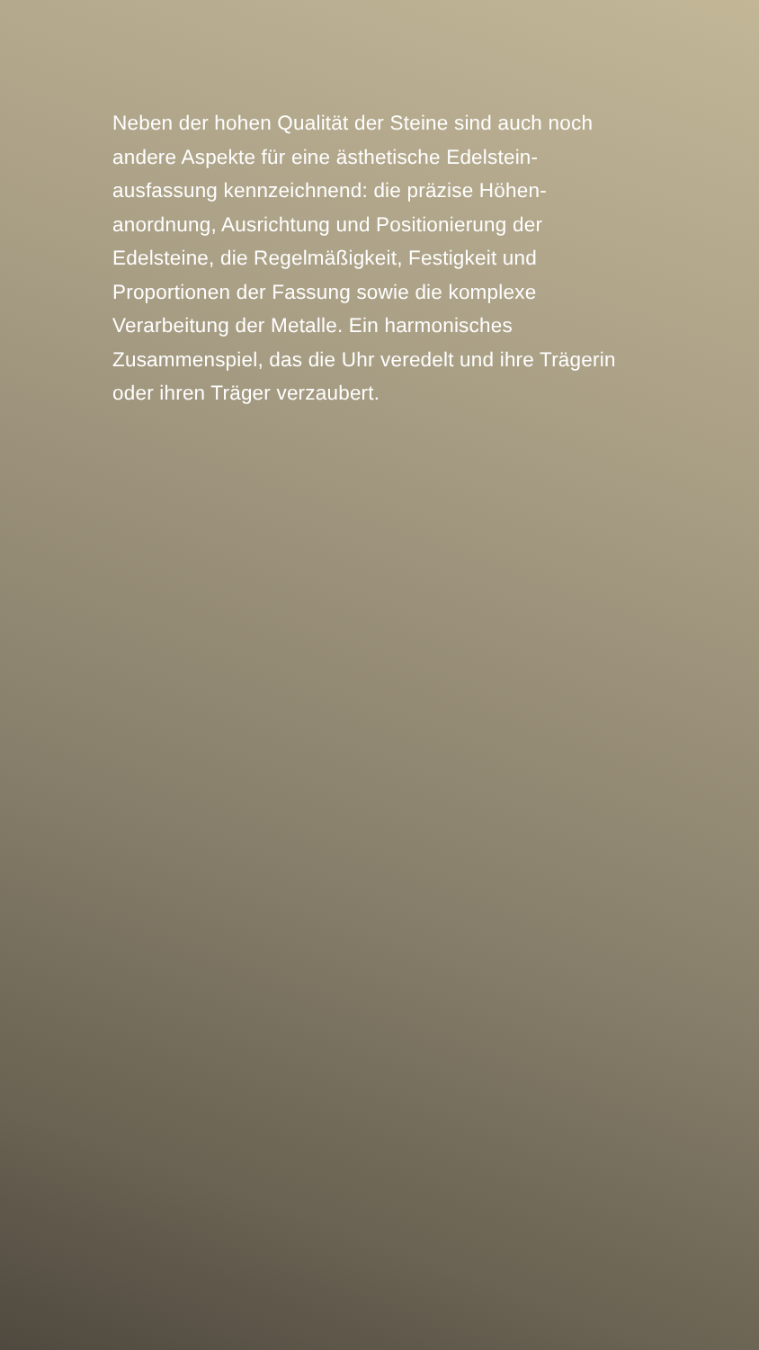Neben der hohen Qualität der Steine sind auch noch andere Aspekte für eine ästhetische Edelstein-
ausfassung kennzeichnend: die präzise Höhen-
anordnung, Ausrichtung und Positionierung der Edelsteine, die Regelmäßigkeit, Festigkeit und Proportionen der Fassung sowie die komplexe Verarbeitung der Metalle. Ein harmonisches Zusammenspiel, das die Uhr veredelt und ihre Trägerin oder ihren Träger verzaubert.